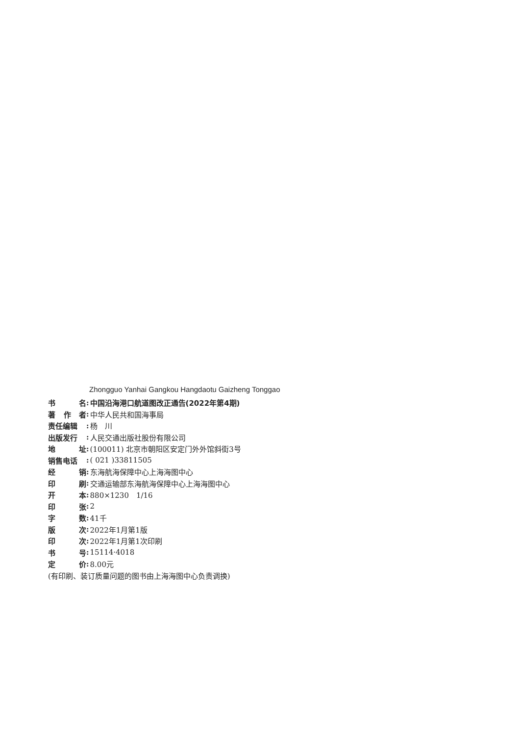Zhongguo Yanhai Gangkou Hangdaotu Gaizheng Tonggao
书 名: 中国沿海港口航道图改正通告(2022年第4期)
著 作 者: 中华人民共和国海事局
责任编辑: 杨　川
出版发行: 人民交通出版社股份有限公司
地 址: (100011) 北京市朝阳区安定门外外馆斜街3号
销售电话: ( 021 )33811505
经 销: 东海航海保障中心上海海图中心
印 刷: 交通运输部东海航海保障中心上海海图中心
开 本: 880×1230　1/16
印 张: 2
字 数: 41千
版 次: 2022年1月第1版
印 次: 2022年1月第1次印刷
书 号: 15114·4018
定 价: 8.00元
(有印刷、装订质量问题的图书由上海海图中心负责调换)